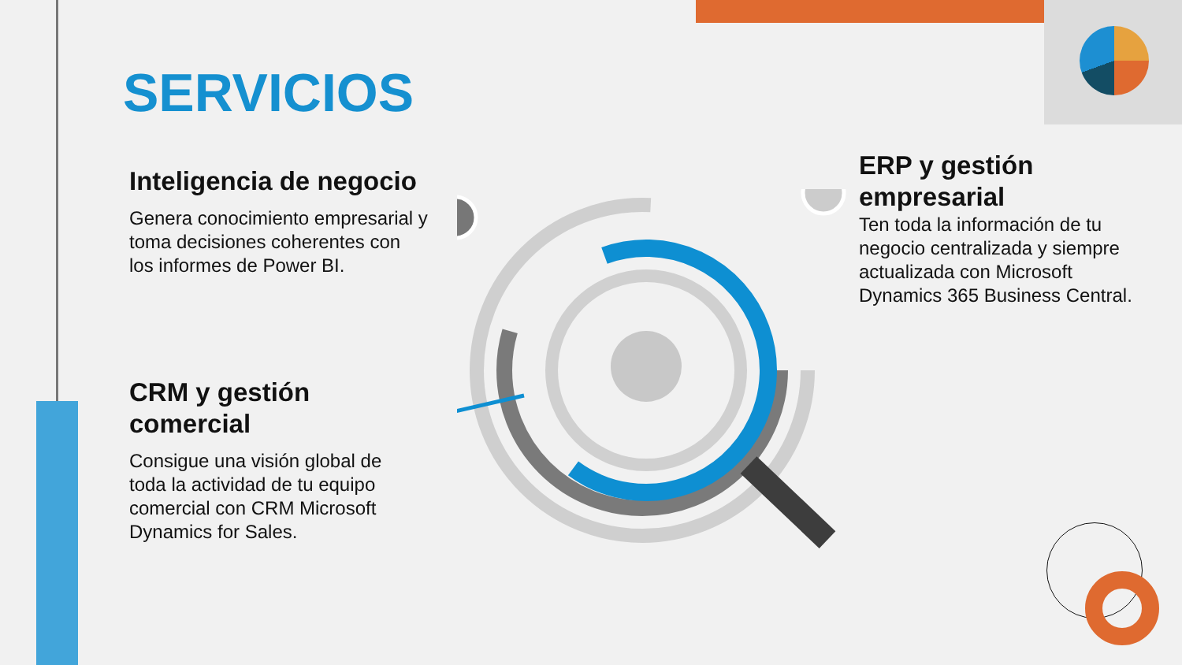SERVICIOS
Inteligencia de negocio
Genera conocimiento empresarial y toma decisiones coherentes con los informes de Power BI.
CRM y gestión comercial
Consigue una visión global de toda la actividad de tu equipo comercial con CRM Microsoft Dynamics for Sales.
ERP y gestión empresarial
Ten toda la información de tu negocio centralizada y siempre actualizada con Microsoft Dynamics 365 Business Central.